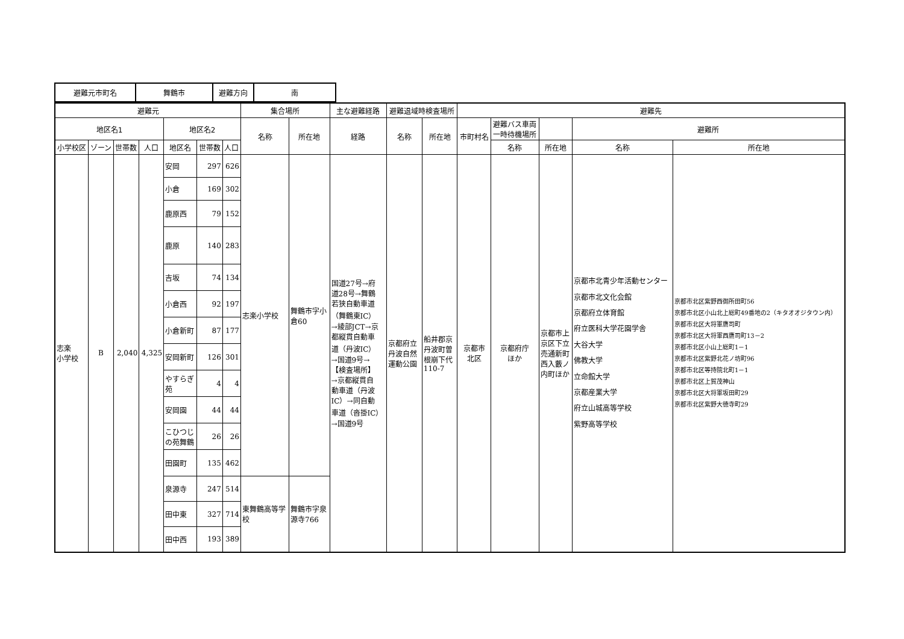| 避難元市町名 | 舞鶴市 | 避難方向 | 南 |
| 避難元 | | | | | | | 集合場所 | | 主な避難経路 | 避難退域時検査場所 | | 避難先 | | | | |
| --- | --- | --- | --- | --- | --- | --- | --- | --- | --- | --- | --- | --- | --- | --- | --- | --- |
| 地区名1 | | | | 地区名2 | | | 名称 | 所在地 | 経路 | 名称 | 所在地 | 市町村名 | 避難バス車両 一時待機場所 | | 避難所 | |
| 小学校区 | ゾーン | 世帯数 | 人口 | 地区名 | 世帯数 | 人口 | | | | | | | 名称 | 所在地 | 名称 | 所在地 |
| 志楽 小学校 | B | 2,040 | 4,325 | 安岡 | 297 | 626 | 志楽小学校 | 舞鶴市字小 倉60 | 国道27号→府 道28号→舞鶴 若狭自動車道 （舞鶴東IC） →綾部JCT→京 都縦貫自動車 道（丹波IC） →国道9号→ 【検査場所】 →京都縦貫自 動車道（丹波 IC）→同自動 車道（沓掛IC） →国道9号 | 京都府立 丹波自然 運動公園 | 船井郡京 丹波町曽 根崩下代 110-7 | 京都市 北区 | 京都府庁 ほか | 京都市上 京区下立 売通新町 西入藪ノ 内町ほか | 京都市北青少年活動センター 京都市北文化会館 京都府立体育館 府立医科大学花園学舎 大谷大学 佛教大学 立命館大学 京都産業大学 府立山城高等学校 紫野高等学校 | 京都市北区紫野西御所田町56 京都市北区小山北上総町49番地の2（キタオオジタウン内） 京都市北区大将軍鷹司町 京都市北区大将軍西鷹司町13－2 京都市北区小山上総町1－1 京都市北区紫野北花ノ坊町96 京都市北区等持院北町1－1 京都市北区上賀茂神山 京都市北区大将軍坂田町29 京都市北区紫野大徳寺町29 |
| | | | | 小倉 | 169 | 302 | | | | | | | | | | |
| | | | | 鹿原西 | 79 | 152 | | | | | | | | | | |
| | | | | 鹿原 | 140 | 283 | | | | | | | | | | |
| | | | | 吉坂 | 74 | 134 | | | | | | | | | | |
| | | | | 小倉西 | 92 | 197 | | | | | | | | | | |
| | | | | 小倉新町 | 87 | 177 | | | | | | | | | | |
| | | | | 安岡新町 | 126 | 301 | | | | | | | | | | |
| | | | | やすらぎ 苑 | 4 | 4 | | | | | | | | | | |
| | | | | 安岡園 | 44 | 44 | | | | | | | | | | |
| | | | | こひつじ の苑舞鶴 | 26 | 26 | | | | | | | | | | |
| | | | | 田園町 | 135 | 462 | | | | | | | | | | |
| | | | | 泉源寺 | 247 | 514 | 東舞鶴高等学 校 | 舞鶴市字泉 源寺766 | | | | | | | | |
| | | | | 田中東 | 327 | 714 | | | | | | | | | | |
| | | | | 田中西 | 193 | 389 | | | | | | | | | | |